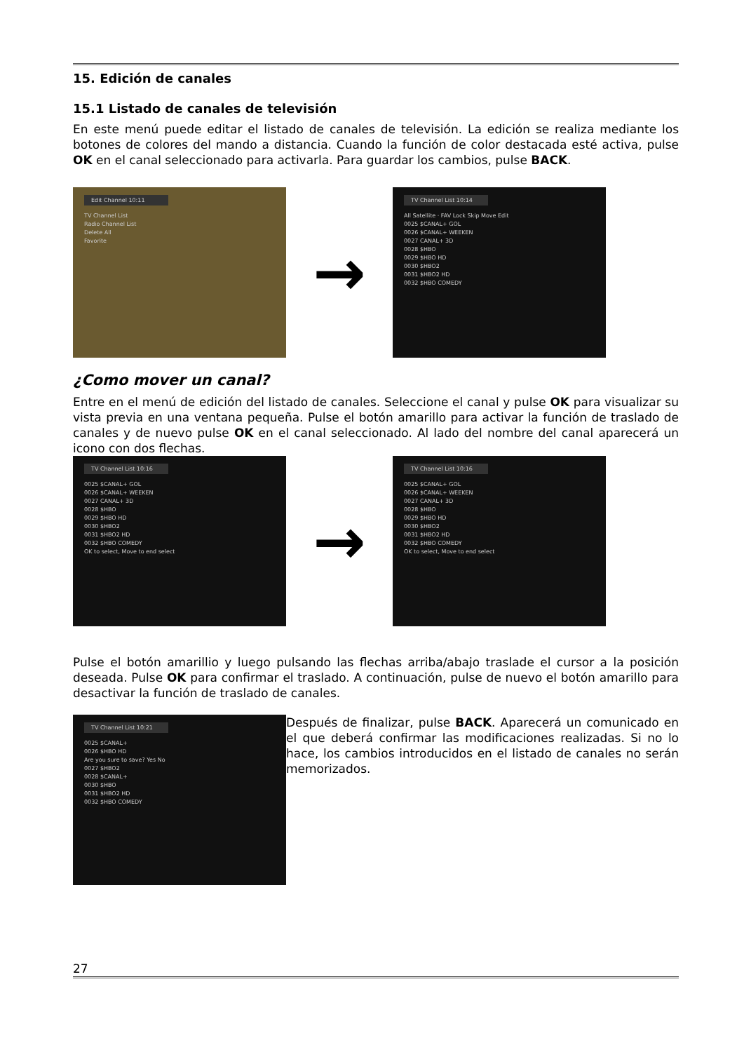15. Edición de canales
15.1 Listado de canales de televisión
En este menú puede editar el listado de canales de televisión. La edición se realiza mediante los botones de colores del mando a distancia. Cuando la función de color destacada esté activa, pulse OK en el canal seleccionado para activarla. Para guardar los cambios, pulse BACK.
Edit Channel 10:11
TV Channel List
Radio Channel List
Delete All
Favorite
→
TV Channel List 10:14
All Satellite · FAV Lock Skip Move Edit
0025 $CANAL+ GOL
0026 $CANAL+ WEEKEN
0027 CANAL+ 3D
0028 $HBO
0029 $HBO HD
0030 $HBO2
0031 $HBO2 HD
0032 $HBO COMEDY
¿Como mover un canal?
Entre en el menú de edición del listado de canales. Seleccione el canal y pulse OK para visualizar su vista previa en una ventana pequeña. Pulse el botón amarillo para activar la función de traslado de canales y de nuevo pulse OK en el canal seleccionado. Al lado del nombre del canal aparecerá un icono con dos flechas.
TV Channel List 10:16
0025 $CANAL+ GOL
0026 $CANAL+ WEEKEN
0027 CANAL+ 3D
0028 $HBO
0029 $HBO HD
0030 $HBO2
0031 $HBO2 HD
0032 $HBO COMEDY
OK to select, Move to end select
→
TV Channel List 10:16
0025 $CANAL+ GOL
0026 $CANAL+ WEEKEN
0027 CANAL+ 3D
0028 $HBO
0029 $HBO HD
0030 $HBO2
0031 $HBO2 HD
0032 $HBO COMEDY
OK to select, Move to end select
Pulse el botón amarillio y luego pulsando las flechas arriba/abajo traslade el cursor a la posición deseada. Pulse OK para confirmar el traslado. A continuación, pulse de nuevo el botón amarillo para desactivar la función de traslado de canales.
TV Channel List 10:21
0025 $CANAL+
0026 $HBO HD
Are you sure to save? Yes No
0027 $HBO2
0028 $CANAL+
0030 $HBO
0031 $HBO2 HD
0032 $HBO COMEDY
Después de finalizar, pulse BACK. Aparecerá un comunicado en el que deberá confirmar las modificaciones realizadas. Si no lo hace, los cambios introducidos en el listado de canales no serán memorizados.
27